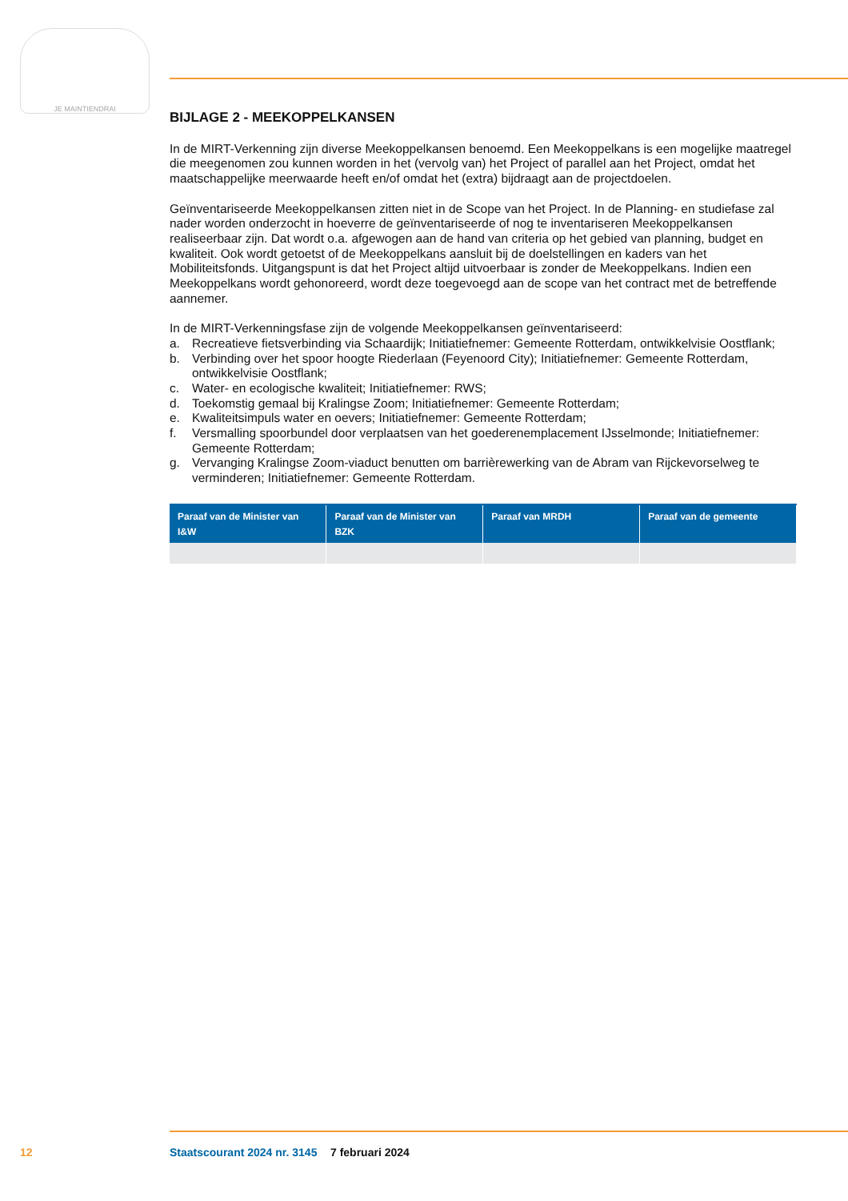JE MAINTIENDRAI
BIJLAGE 2 - MEEKOPPELKANSEN
In de MIRT-Verkenning zijn diverse Meekoppelkansen benoemd. Een Meekoppelkans is een mogelijke maatregel die meegenomen zou kunnen worden in het (vervolg van) het Project of parallel aan het Project, omdat het maatschappelijke meerwaarde heeft en/of omdat het (extra) bijdraagt aan de projectdoelen.
Geïnventariseerde Meekoppelkansen zitten niet in de Scope van het Project. In de Planning- en studiefase zal nader worden onderzocht in hoeverre de geïnventariseerde of nog te inventariseren Meekoppelkansen realiseerbaar zijn. Dat wordt o.a. afgewogen aan de hand van criteria op het gebied van planning, budget en kwaliteit. Ook wordt getoetst of de Meekoppelkans aansluit bij de doelstellingen en kaders van het Mobiliteitsfonds. Uitgangspunt is dat het Project altijd uitvoerbaar is zonder de Meekoppelkans. Indien een Meekoppelkans wordt gehonoreerd, wordt deze toegevoegd aan de scope van het contract met de betreffende aannemer.
In de MIRT-Verkenningsfase zijn de volgende Meekoppelkansen geïnventariseerd:
a. Recreatieve fietsverbinding via Schaardijk; Initiatiefnemer: Gemeente Rotterdam, ontwikkelvisie Oostflank;
b. Verbinding over het spoor hoogte Riederlaan (Feyenoord City); Initiatiefnemer: Gemeente Rotterdam, ontwikkelvisie Oostflank;
c. Water- en ecologische kwaliteit; Initiatiefnemer: RWS;
d. Toekomstig gemaal bij Kralingse Zoom; Initiatiefnemer: Gemeente Rotterdam;
e. Kwaliteitsimpuls water en oevers; Initiatiefnemer: Gemeente Rotterdam;
f. Versmalling spoorbundel door verplaatsen van het goederenemplacement IJsselmonde; Initiatiefnemer: Gemeente Rotterdam;
g. Vervanging Kralingse Zoom-viaduct benutten om barrièrewerking van de Abram van Rijckevorselweg te verminderen; Initiatiefnemer: Gemeente Rotterdam.
| Paraaf van de Minister van I&W | Paraaf van de Minister van BZK | Paraaf van MRDH | Paraaf van de gemeente |
| --- | --- | --- | --- |
12 Staatscourant 2024 nr. 3145 7 februari 2024